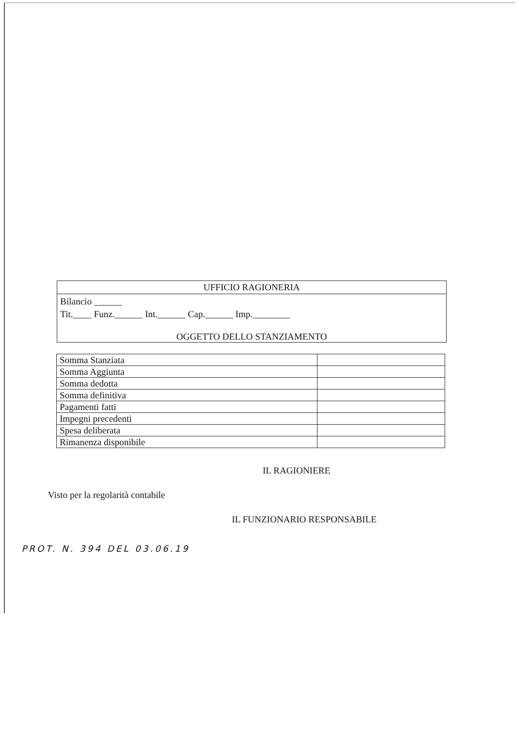UFFICIO RAGIONERIA
Bilancio ______
Tit.____ Funz.______ Int.______ Cap.______ Imp.________
OGGETTO DELLO STANZIAMENTO
| Somma Stanziata | |
| Somma Aggiunta | |
| Somma dedotta | |
| Somma definitiva | |
| Pagamenti fatti | |
| Impegni precedenti | |
| Spesa deliberata | |
| Rimanenza disponibile | |
IL RAGIONIERE
Visto per la regolarità contabile
IL FUNZIONARIO RESPONSABILE
PROT. N. 394 DEL 03.06.19